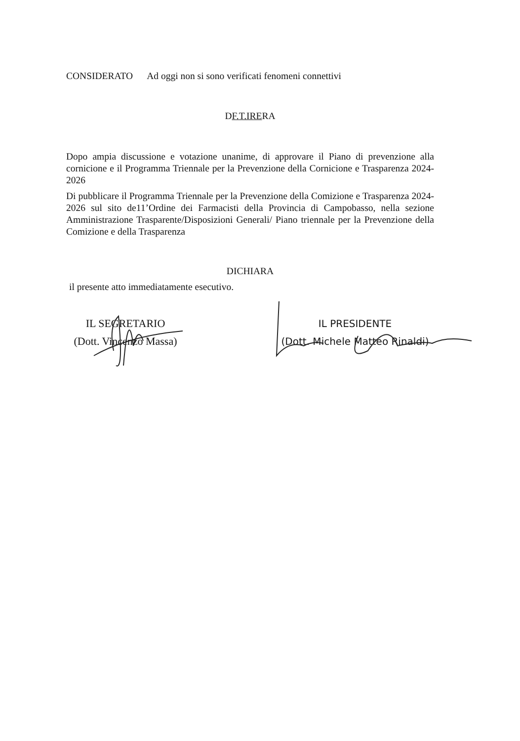CONSIDERATO Ad oggi non si sono verificati fenomeni connettivi
DF.T.IRERA
Dopo ampia discussione e votazione unanime, di approvare il Piano di prevenzione alla cornicione e il Programma Triennale per la Prevenzione della Cornicione e Trasparenza 2024-2026
Di pubblicare il Programma Triennale per la Prevenzione della Comizione e Trasparenza 2024-2026 sul sito de11’Ordine dei Farmacisti della Provincia di Campobasso, nella sezione Amministrazione Trasparente/Disposizioni Generali/ Piano triennale per la Prevenzione della Comizione e della Trasparenza
DICHIARA
il presente atto immediatamente esecutivo.
IL SEGRETARIO
(Dott. Vincenzo Massa)
IL PRESIDENTE
(Dott. Michele Matteo Rinaldi)